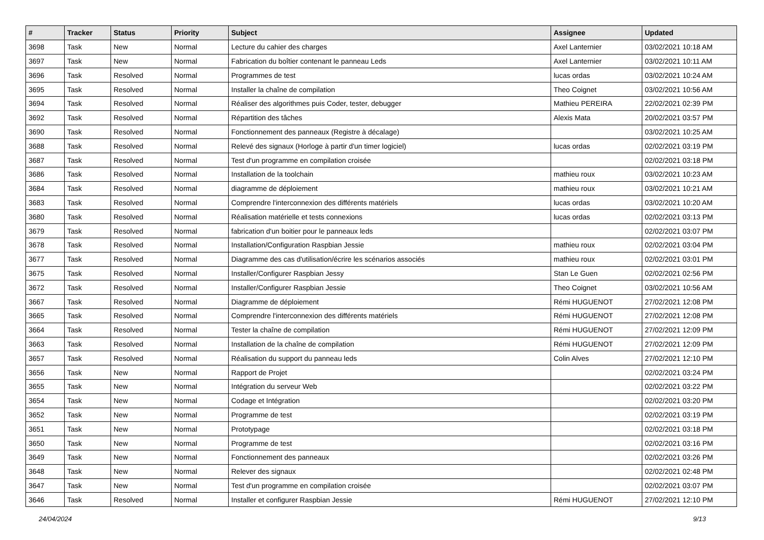| # | Tracker | Status | Priority | Subject | Assignee | Updated |
| --- | --- | --- | --- | --- | --- | --- |
| 3698 | Task | New | Normal | Lecture du cahier des charges | Axel Lanternier | 03/02/2021 10:18 AM |
| 3697 | Task | New | Normal | Fabrication du boîtier contenant le panneau Leds | Axel Lanternier | 03/02/2021 10:11 AM |
| 3696 | Task | Resolved | Normal | Programmes de test | lucas ordas | 03/02/2021 10:24 AM |
| 3695 | Task | Resolved | Normal | Installer la chaîne de compilation | Theo Coignet | 03/02/2021 10:56 AM |
| 3694 | Task | Resolved | Normal | Réaliser des algorithmes puis Coder, tester, debugger | Mathieu PEREIRA | 22/02/2021 02:39 PM |
| 3692 | Task | Resolved | Normal | Répartition des tâches | Alexis Mata | 20/02/2021 03:57 PM |
| 3690 | Task | Resolved | Normal | Fonctionnement des panneaux (Registre à décalage) | | 03/02/2021 10:25 AM |
| 3688 | Task | Resolved | Normal | Relevé des signaux (Horloge à partir d'un timer logiciel) | lucas ordas | 02/02/2021 03:19 PM |
| 3687 | Task | Resolved | Normal | Test d'un programme en compilation croisée | | 02/02/2021 03:18 PM |
| 3686 | Task | Resolved | Normal | Installation de la toolchain | mathieu roux | 03/02/2021 10:23 AM |
| 3684 | Task | Resolved | Normal | diagramme de déploiement | mathieu roux | 03/02/2021 10:21 AM |
| 3683 | Task | Resolved | Normal | Comprendre l'interconnexion des différents matériels | lucas ordas | 03/02/2021 10:20 AM |
| 3680 | Task | Resolved | Normal | Réalisation matérielle et tests connexions | lucas ordas | 02/02/2021 03:13 PM |
| 3679 | Task | Resolved | Normal | fabrication d'un boitier pour le panneaux leds | | 02/02/2021 03:07 PM |
| 3678 | Task | Resolved | Normal | Installation/Configuration Raspbian Jessie | mathieu roux | 02/02/2021 03:04 PM |
| 3677 | Task | Resolved | Normal | Diagramme des cas d'utilisation/écrire les scénarios associés | mathieu roux | 02/02/2021 03:01 PM |
| 3675 | Task | Resolved | Normal | Installer/Configurer Raspbian Jessy | Stan Le Guen | 02/02/2021 02:56 PM |
| 3672 | Task | Resolved | Normal | Installer/Configurer Raspbian Jessie | Theo Coignet | 03/02/2021 10:56 AM |
| 3667 | Task | Resolved | Normal | Diagramme de déploiement | Rémi HUGUENOT | 27/02/2021 12:08 PM |
| 3665 | Task | Resolved | Normal | Comprendre l'interconnexion des différents matériels | Rémi HUGUENOT | 27/02/2021 12:08 PM |
| 3664 | Task | Resolved | Normal | Tester la chaîne de compilation | Rémi HUGUENOT | 27/02/2021 12:09 PM |
| 3663 | Task | Resolved | Normal | Installation de la chaîne de compilation | Rémi HUGUENOT | 27/02/2021 12:09 PM |
| 3657 | Task | Resolved | Normal | Réalisation du support du panneau leds | Colin Alves | 27/02/2021 12:10 PM |
| 3656 | Task | New | Normal | Rapport de Projet | | 02/02/2021 03:24 PM |
| 3655 | Task | New | Normal | Intégration du serveur Web | | 02/02/2021 03:22 PM |
| 3654 | Task | New | Normal | Codage et Intégration | | 02/02/2021 03:20 PM |
| 3652 | Task | New | Normal | Programme de test | | 02/02/2021 03:19 PM |
| 3651 | Task | New | Normal | Prototypage | | 02/02/2021 03:18 PM |
| 3650 | Task | New | Normal | Programme de test | | 02/02/2021 03:16 PM |
| 3649 | Task | New | Normal | Fonctionnement des panneaux | | 02/02/2021 03:26 PM |
| 3648 | Task | New | Normal | Relever des signaux | | 02/02/2021 02:48 PM |
| 3647 | Task | New | Normal | Test d'un programme en compilation croisée | | 02/02/2021 03:07 PM |
| 3646 | Task | Resolved | Normal | Installer et configurer Raspbian Jessie | Rémi HUGUENOT | 27/02/2021 12:10 PM |
24/04/2024 9/13